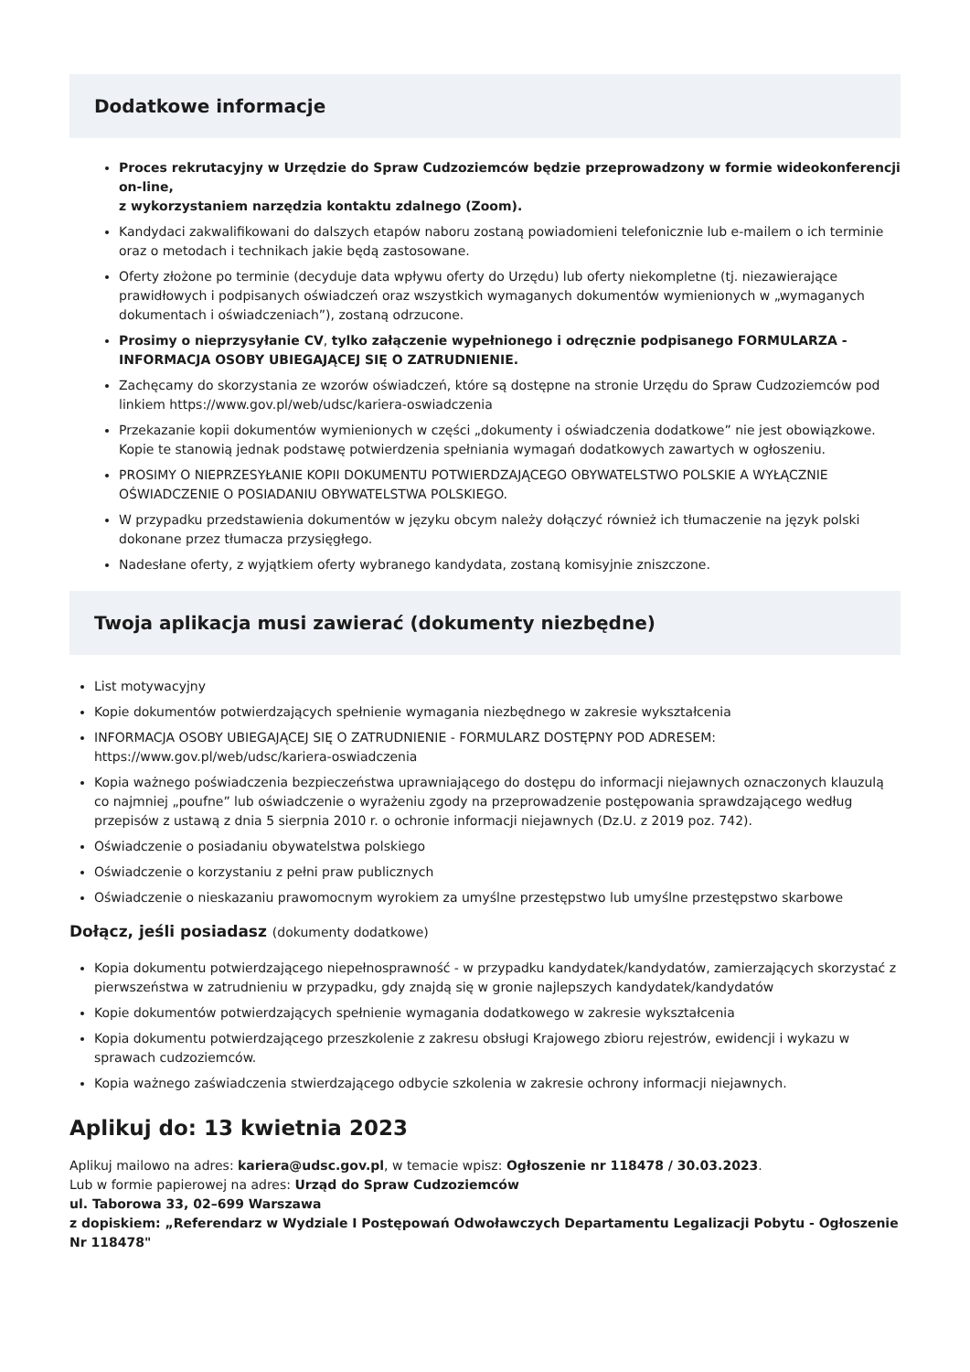Dodatkowe informacje
Proces rekrutacyjny w Urzędzie do Spraw Cudzoziemców będzie przeprowadzony w formie wideokonferencji on-line,
z wykorzystaniem narzędzia kontaktu zdalnego (Zoom).
Kandydaci zakwalifikowani do dalszych etapów naboru zostaną powiadomieni telefonicznie lub e-mailem o ich terminie oraz o metodach i technikach jakie będą zastosowane.
Oferty złożone po terminie (decyduje data wpływu oferty do Urzędu) lub oferty niekompletne (tj. niezawierające prawidłowych i podpisanych oświadczeń oraz wszystkich wymaganych dokumentów wymienionych w „wymaganych dokumentach i oświadczeniach”), zostaną odrzucone.
Prosimy o nieprzysyłanie CV, tylko załączenie wypełnionego i odręcznie podpisanego FORMULARZA - INFORMACJA OSOBY UBIEGAJĄCEJ SIĘ O ZATRUDNIENIE.
Zachęcamy do skorzystania ze wzorów oświadczeń, które są dostępne na stronie Urzędu do Spraw Cudzoziemców pod linkiem https://www.gov.pl/web/udsc/kariera-oswiadczenia
Przekazanie kopii dokumentów wymienionych w części „dokumenty i oświadczenia dodatkowe” nie jest obowiązkowe. Kopie te stanowią jednak podstawę potwierdzenia spełniania wymagań dodatkowych zawartych w ogłoszeniu.
PROSIMY O NIEPRZESYŁANIE KOPII DOKUMENTU POTWIERDZAJĄCEGO OBYWATELSTWO POLSKIE A WYŁĄCZNIE OŚWIADCZENIE O POSIADANIU OBYWATELSTWA POLSKIEGO.
W przypadku przedstawienia dokumentów w języku obcym należy dołączyć również ich tłumaczenie na język polski dokonane przez tłumacza przysięgłego.
Nadesłane oferty, z wyjątkiem oferty wybranego kandydata, zostaną komisyjnie zniszczone.
Twoja aplikacja musi zawierać (dokumenty niezbędne)
List motywacyjny
Kopie dokumentów potwierdzających spełnienie wymagania niezbędnego w zakresie wykształcenia
INFORMACJA OSOBY UBIEGAJĄCEJ SIĘ O ZATRUDNIENIE - FORMULARZ DOSTĘPNY POD ADRESEM: https://www.gov.pl/web/udsc/kariera-oswiadczenia
Kopia ważnego poświadczenia bezpieczeństwa uprawniającego do dostępu do informacji niejawnych oznaczonych klauzulą co najmniej „poufne” lub oświadczenie o wyrażeniu zgody na przeprowadzenie postępowania sprawdzającego według przepisów z ustawą z dnia 5 sierpnia 2010 r. o ochronie informacji niejawnych (Dz.U. z 2019 poz. 742).
Oświadczenie o posiadaniu obywatelstwa polskiego
Oświadczenie o korzystaniu z pełni praw publicznych
Oświadczenie o nieskazaniu prawomocnym wyrokiem za umyślne przestępstwo lub umyślne przestępstwo skarbowe
Dołącz, jeśli posiadasz (dokumenty dodatkowe)
Kopia dokumentu potwierdzającego niepełnosprawność - w przypadku kandydatek/kandydatów, zamierzających skorzystać z pierwszeństwa w zatrudnieniu w przypadku, gdy znajdą się w gronie najlepszych kandydatek/kandydatów
Kopie dokumentów potwierdzających spełnienie wymagania dodatkowego w zakresie wykształcenia
Kopia dokumentu potwierdzającego przeszkolenie z zakresu obsługi Krajowego zbioru rejestrów, ewidencji i wykazu w sprawach cudzoziemców.
Kopia ważnego zaświadczenia stwierdzającego odbycie szkolenia w zakresie ochrony informacji niejawnych.
Aplikuj do: 13 kwietnia 2023
Aplikuj mailowo na adres: kariera@udsc.gov.pl, w temacie wpisz: Ogłoszenie nr 118478 / 30.03.2023.
Lub w formie papierowej na adres: Urząd do Spraw Cudzoziemców
ul. Taborowa 33, 02–699 Warszawa
z dopiskiem: „Referendarz w Wydziale I Postępowań Odwoławczych Departamentu Legalizacji Pobytu - Ogłoszenie Nr 118478"